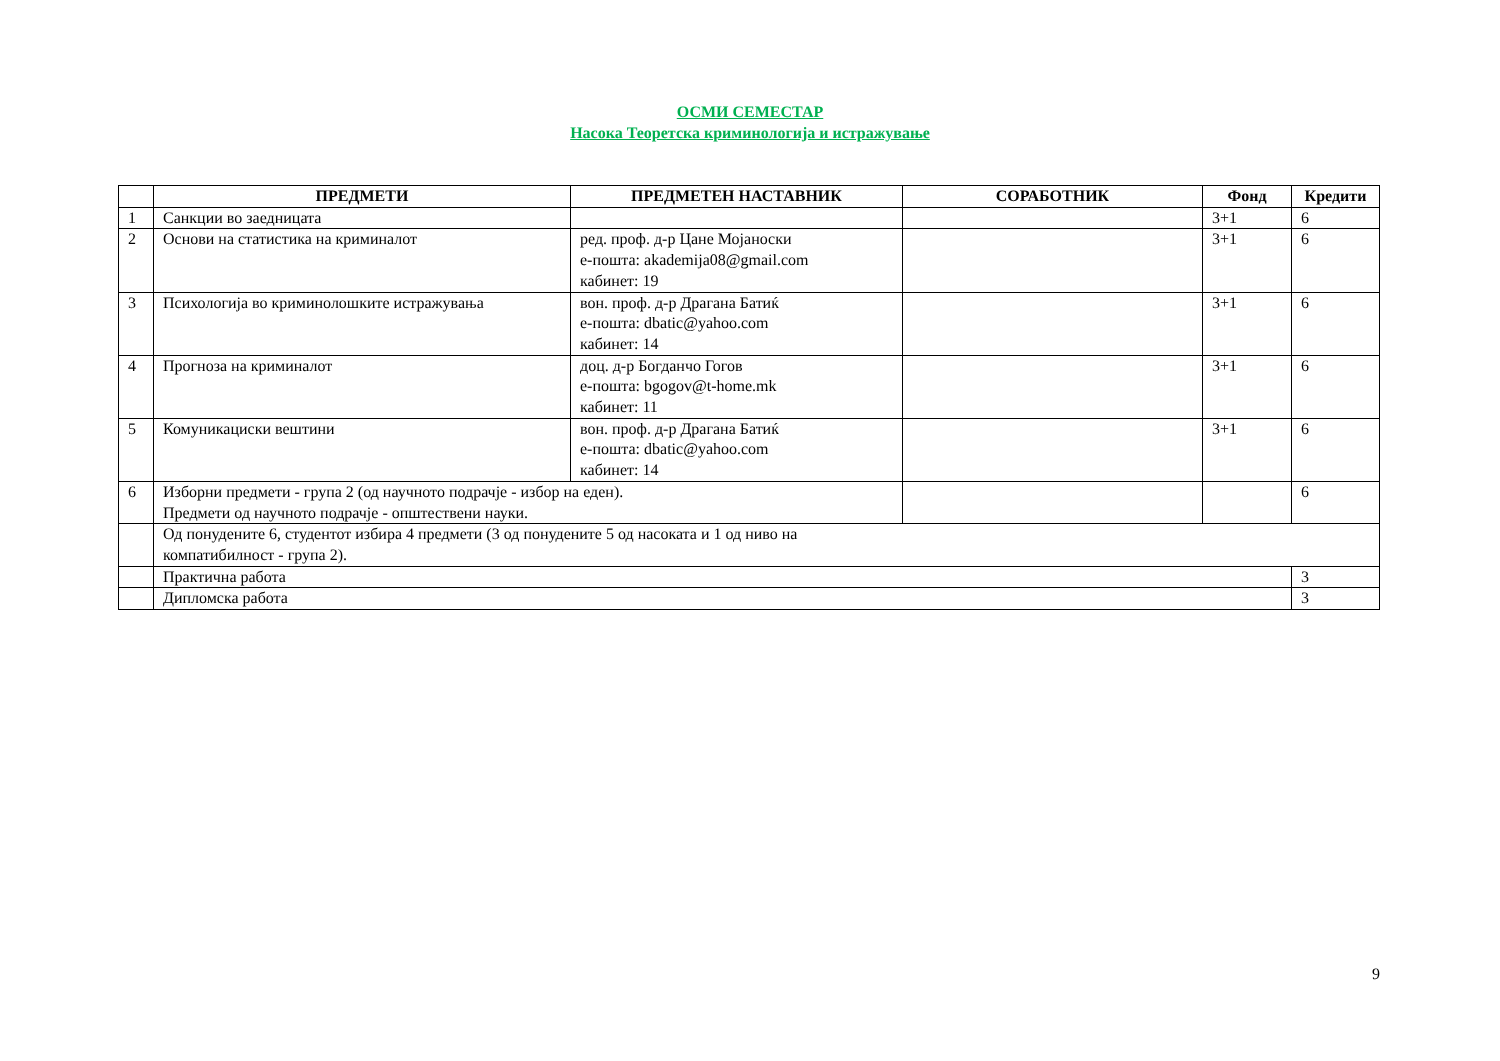ОСМИ СЕМЕСТАР
Насока Теоретска криминологија и истражување
| | ПРЕДМЕТИ | ПРЕДМЕТЕН НАСТАВНИК | СОРАБОТНИК | Фонд | Кредити |
| --- | --- | --- | --- | --- | --- |
| 1 | Санкции во заедницата | | | 3+1 | 6 |
| 2 | Основи на статистика на криминалот | ред. проф. д-р Цане Мојаноски е-пошта: akademija08@gmail.com кабинет: 19 | | 3+1 | 6 |
| 3 | Психологија во криминолошките истражувања | вон. проф. д-р Драгана Батиќ е-пошта: dbatic@yahoo.com кабинет: 14 | | 3+1 | 6 |
| 4 | Прогноза на криминалот | доц. д-р Богданчо Гогов е-пошта: bgogov@t-home.mk кабинет: 11 | | 3+1 | 6 |
| 5 | Комуникациски вештини | вон. проф. д-р Драгана Батиќ е-пошта: dbatic@yahoo.com кабинет: 14 | | 3+1 | 6 |
| 6 | Изборни предмети - група 2 (од научното подрачје - избор на еден). Предмети од научното подрачје - општествени науки. | | | | 6 |
| | Од понудените 6, студентот избира 4 предмети (3 од понудените 5 од насоката и 1 од ниво на компатибилност - група 2). | | | | |
| | Практична работа | | | | 3 |
| | Дипломска работа | | | | 3 |
9